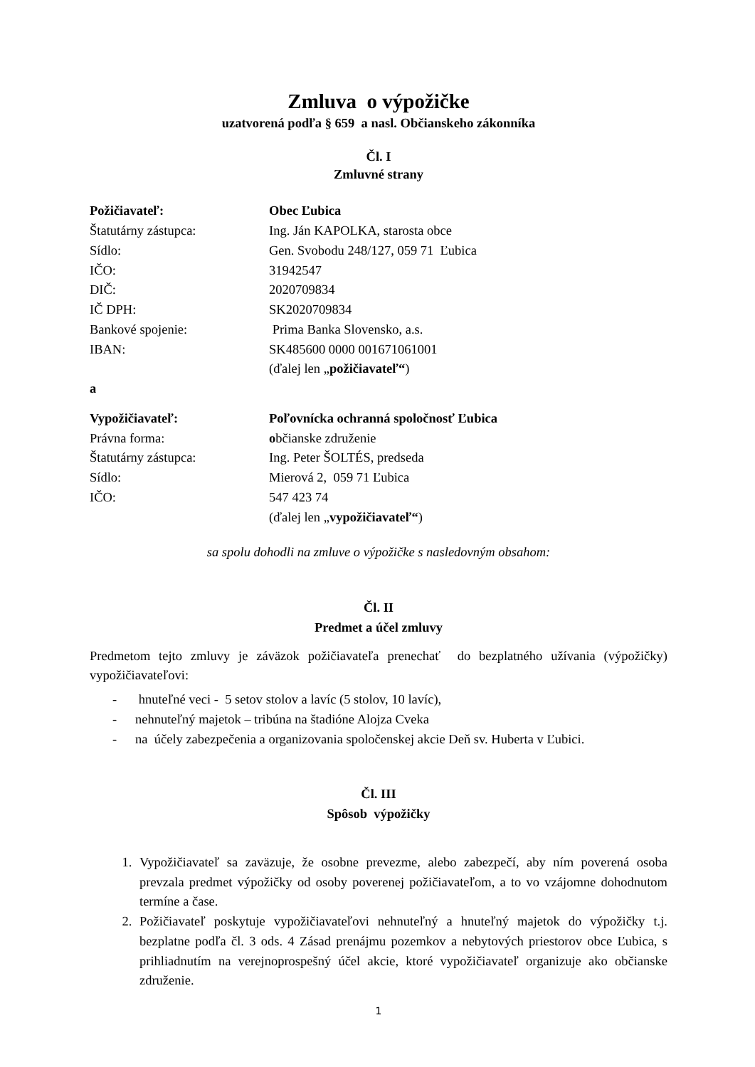Zmluva o výpožičke
uzatvorená podľa § 659 a nasl. Občianskeho zákonníka
Čl. I
Zmluvné strany
| Požičiavateľ: | Obec Ľubica |
| Štatutárny zástupca: | Ing. Ján KAPOLKA, starosta obce |
| Sídlo: | Gen. Svobodu 248/127, 059 71 Ľubica |
| IČO: | 31942547 |
| DIČ: | 2020709834 |
| IČ DPH: | SK2020709834 |
| Bankové spojenie: | Prima Banka Slovensko, a.s. |
| IBAN: | SK485600 0000 001671061001 |
| | (ďalej len „ požičiavateľ“ ) |
| a | |
| Vypožičiavateľ: | Poľovnícka ochranná spoločnosť Ľubica |
| Právna forma: | o bčianske združenie |
| Štatutárny zástupca: | Ing. Peter ŠOLTÉS, predseda |
| Sídlo: | Mierová 2, 059 71 Ľubica |
| IČO: | 547 423 74 |
| | (ďalej len „ vypožičiavateľ“ ) |
sa spolu dohodli na zmluve o výpožičke s nasledovným obsahom:
Čl. II
Predmet a účel zmluvy
Predmetom tejto zmluvy je záväzok požičiavateľa prenechať do bezplatného užívania (výpožičky) vypožičiavateľovi:
- hnuteľné veci - 5 setov stolov a lavíc (5 stolov, 10 lavíc),
- nehnuteľný majetok – tribúna na štadióne Alojza Cveka
- na účely zabezpečenia a organizovania spoločenskej akcie Deň sv. Huberta v Ľubici.
Čl. III
Spôsob výpožičky
1. Vypožičiavateľ sa zaväzuje, že osobne prevezme, alebo zabezpečí, aby ním poverená osoba prevzala predmet výpožičky od osoby poverenej požičiavateľom, a to vo vzájomne dohodnutom termíne a čase.
2. Požičiavateľ poskytuje vypožičiavateľovi nehnuteľný a hnuteľný majetok do výpožičky t.j. bezplatne podľa čl. 3 ods. 4 Zásad prenájmu pozemkov a nebytových priestorov obce Ľubica, s prihliadnutím na verejnoprospešný účel akcie, ktoré vypožičiavateľ organizuje ako občianske združenie.
1